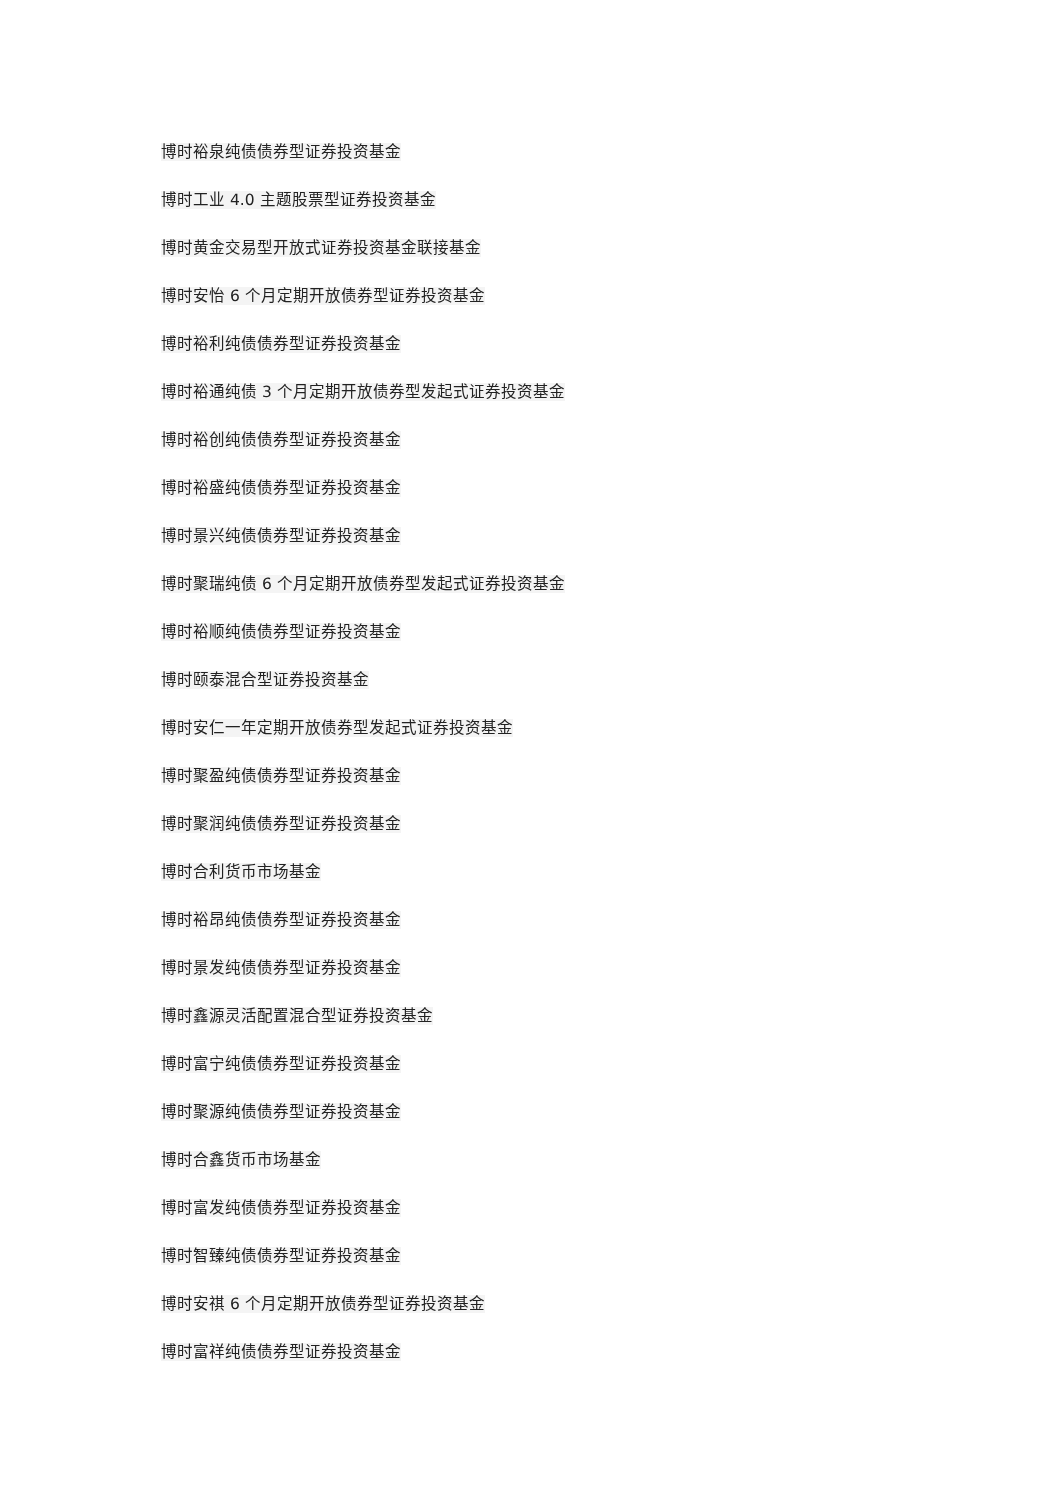博时裕泉纯债债券型证券投资基金
博时工业 4.0 主题股票型证券投资基金
博时黄金交易型开放式证券投资基金联接基金
博时安怡 6 个月定期开放债券型证券投资基金
博时裕利纯债债券型证券投资基金
博时裕通纯债 3 个月定期开放债券型发起式证券投资基金
博时裕创纯债债券型证券投资基金
博时裕盛纯债债券型证券投资基金
博时景兴纯债债券型证券投资基金
博时聚瑞纯债 6 个月定期开放债券型发起式证券投资基金
博时裕顺纯债债券型证券投资基金
博时颐泰混合型证券投资基金
博时安仁一年定期开放债券型发起式证券投资基金
博时聚盈纯债债券型证券投资基金
博时聚润纯债债券型证券投资基金
博时合利货币市场基金
博时裕昂纯债债券型证券投资基金
博时景发纯债债券型证券投资基金
博时鑫源灵活配置混合型证券投资基金
博时富宁纯债债券型证券投资基金
博时聚源纯债债券型证券投资基金
博时合鑫货币市场基金
博时富发纯债债券型证券投资基金
博时智臻纯债债券型证券投资基金
博时安祺 6 个月定期开放债券型证券投资基金
博时富祥纯债债券型证券投资基金